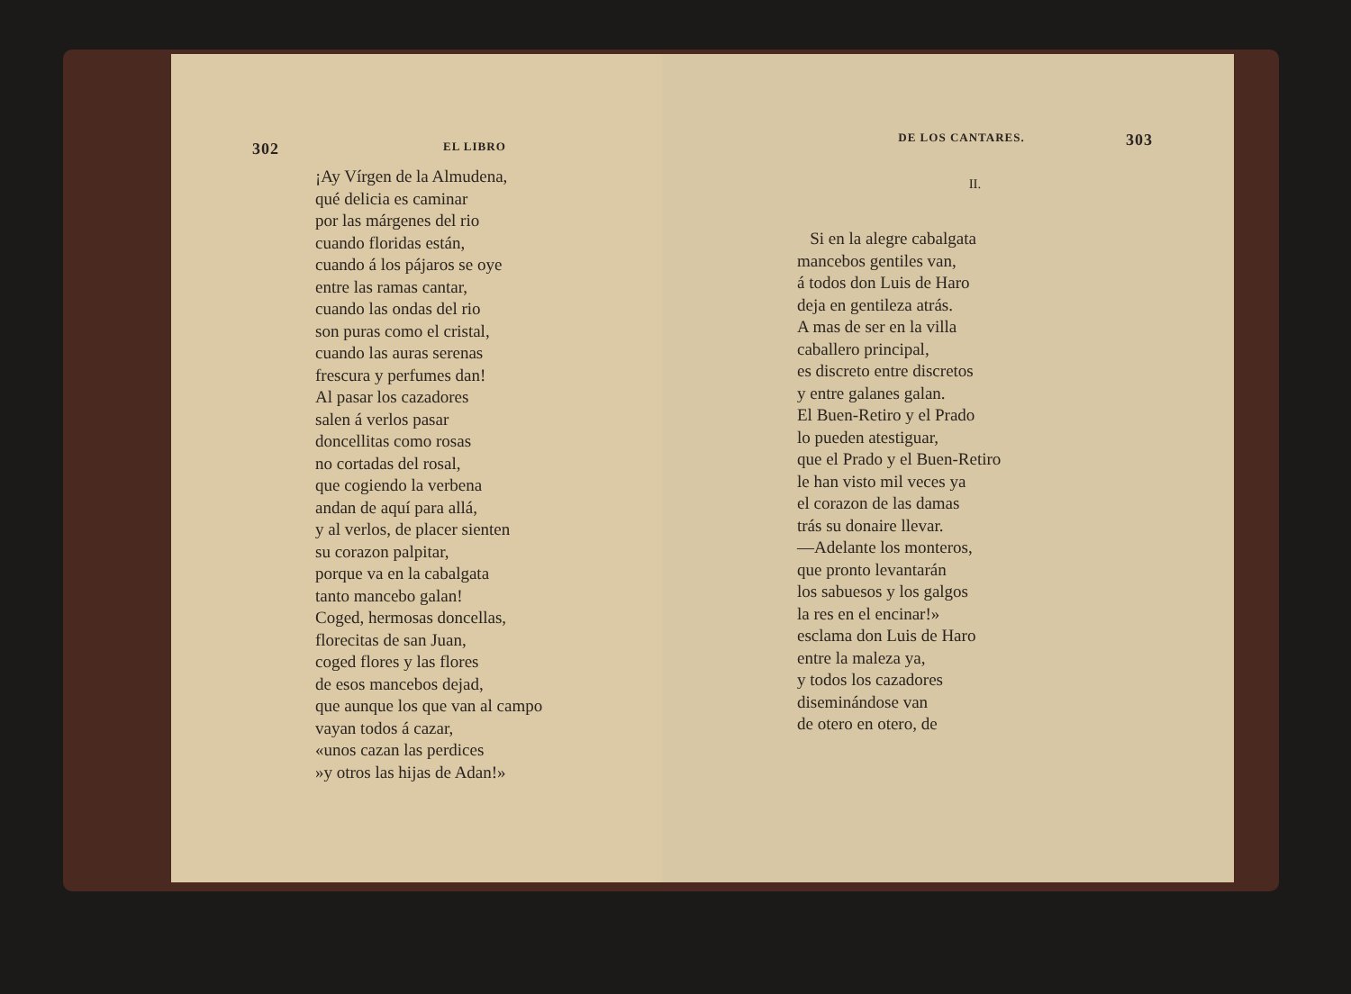302 EL LIBRO
¡Ay Vírgen de la Almudena,
qué delicia es caminar
por las márgenes del rio
cuando floridas están,
cuando á los pájaros se oye
entre las ramas cantar,
cuando las ondas del rio
son puras como el cristal,
cuando las auras serenas
frescura y perfumes dan!
Al pasar los cazadores
salen á verlos pasar
doncellitas como rosas
no cortadas del rosal,
que cogiendo la verbena
andan de aquí para allá,
y al verlos, de placer sienten
su corazon palpitar,
porque va en la cabalgata
tanto mancebo galan!
Coged, hermosas doncellas,
florecitas de san Juan,
coged flores y las flores
de esos mancebos dejad,
que aunque los que van al campo
vayan todos á cazar,
«unos cazan las perdices
»y otros las hijas de Adan!»
DE LOS CANTARES. 303
II.
Si en la alegre cabalgata
mancebos gentiles van,
á todos don Luis de Haro
deja en gentileza atrás.
A mas de ser en la villa
caballero principal,
es discreto entre discretos
y entre galanes galan.
El Buen-Retiro y el Prado
lo pueden atestiguar,
que el Prado y el Buen-Retiro
le han visto mil veces ya
el corazon de las damas
trás su donaire llevar.
—Adelante los monteros,
que pronto levantarán
los sabuesos y los galgos
la res en el encinar!»
esclama don Luis de Haro
entre la maleza ya,
y todos los cazadores
diseminándose van
de otero en otero, de